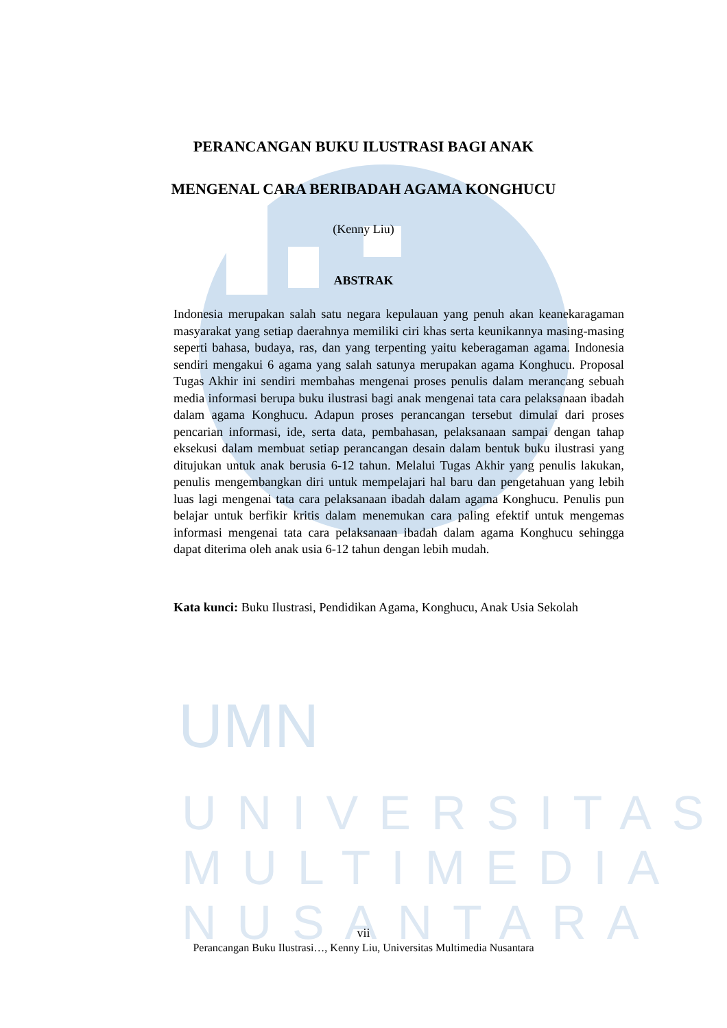UMN
UNIVERSITAS
MULTIMEDIA
NUSANTARA
PERANCANGAN BUKU ILUSTRASI BAGI ANAK
MENGENAL CARA BERIBADAH AGAMA KONGHUCU
(Kenny Liu)
ABSTRAK
Indonesia merupakan salah satu negara kepulauan yang penuh akan keanekaragaman masyarakat yang setiap daerahnya memiliki ciri khas serta keunikannya masing-masing seperti bahasa, budaya, ras, dan yang terpenting yaitu keberagaman agama. Indonesia sendiri mengakui 6 agama yang salah satunya merupakan agama Konghucu. Proposal Tugas Akhir ini sendiri membahas mengenai proses penulis dalam merancang sebuah media informasi berupa buku ilustrasi bagi anak mengenai tata cara pelaksanaan ibadah dalam agama Konghucu. Adapun proses perancangan tersebut dimulai dari proses pencarian informasi, ide, serta data, pembahasan, pelaksanaan sampai dengan tahap eksekusi dalam membuat setiap perancangan desain dalam bentuk buku ilustrasi yang ditujukan untuk anak berusia 6-12 tahun. Melalui Tugas Akhir yang penulis lakukan, penulis mengembangkan diri untuk mempelajari hal baru dan pengetahuan yang lebih luas lagi mengenai tata cara pelaksanaan ibadah dalam agama Konghucu. Penulis pun belajar untuk berfikir kritis dalam menemukan cara paling efektif untuk mengemas informasi mengenai tata cara pelaksanaan ibadah dalam agama Konghucu sehingga dapat diterima oleh anak usia 6-12 tahun dengan lebih mudah.
Kata kunci: Buku Ilustrasi, Pendidikan Agama, Konghucu, Anak Usia Sekolah
vii
Perancangan Buku Ilustrasi…, Kenny Liu, Universitas Multimedia Nusantara